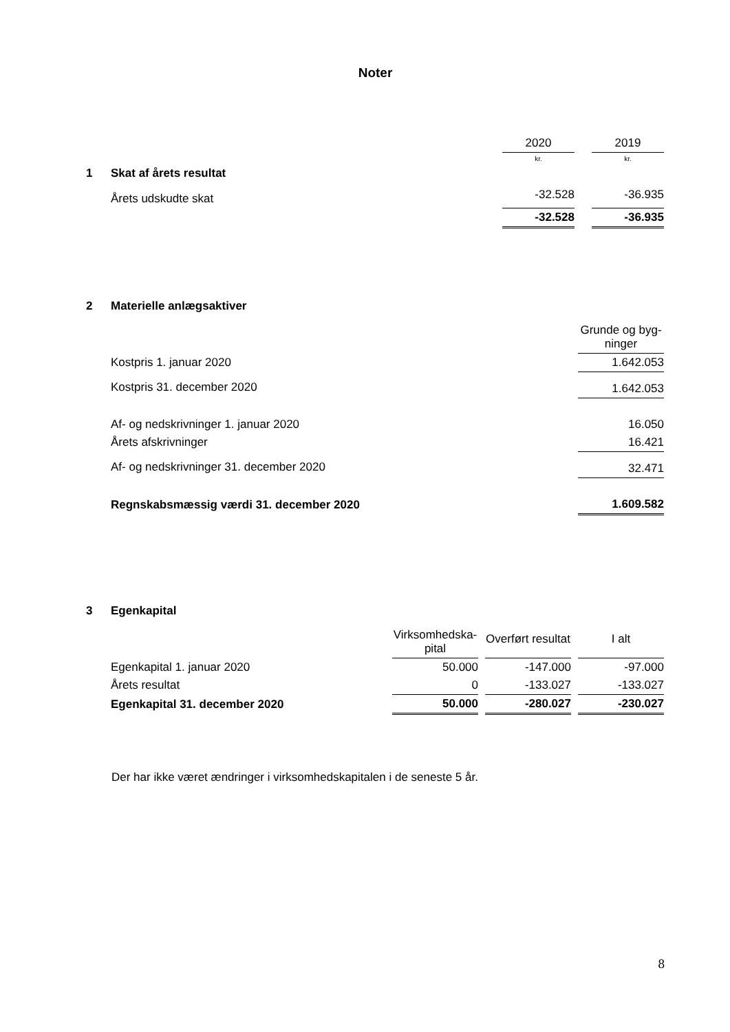Noter
| | | 2020 | | 2019 |
| | | kr. | | kr. |
| 1 | Skat af årets resultat | | | |
| | Årets udskudte skat | -32.528 | | -36.935 |
| | | -32.528 | | -36.935 |
| 2 | Materielle anlægsaktiver | |
| | | Grunde og byg- ninger |
| | Kostpris 1. januar 2020 | 1.642.053 |
| | Kostpris 31. december 2020 | 1.642.053 |
| | Af- og nedskrivninger 1. januar 2020 | 16.050 |
| | Årets afskrivninger | 16.421 |
| | Af- og nedskrivninger 31. december 2020 | 32.471 |
| | Regnskabsmæssig værdi 31. december 2020 | 1.609.582 |
| 3 | Egenkapital | | | | | |
| | | Virksomhedska- pital | | Overført resultat | | I alt |
| | Egenkapital 1. januar 2020 | 50.000 | | -147.000 | | -97.000 |
| | Årets resultat | 0 | | -133.027 | | -133.027 |
| | Egenkapital 31. december 2020 | 50.000 | | -280.027 | | -230.027 |
Der har ikke været ændringer i virksomhedskapitalen i de seneste 5 år.
8